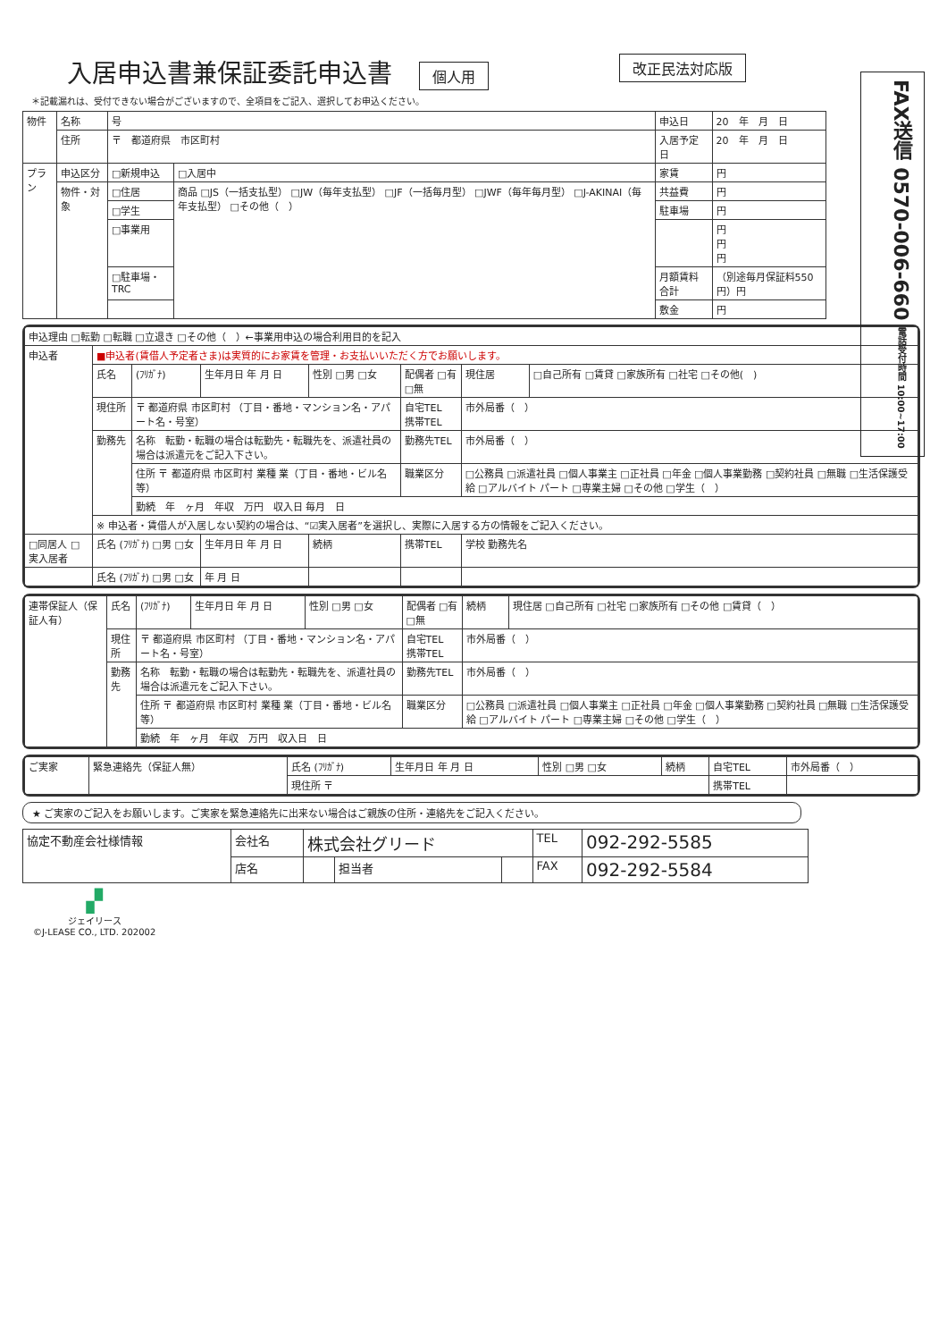FAX送信 0570-006-660 電話受付時間 10:00~17:00
入居申込書兼保証委託申込書
個人用 改正民法対応版
＊記載漏れは、受付できない場合がございますので、全項目をご記入、選択してお申込ください。
| 物件 | 名称 | 号 | | 申込日 | 20 年 月 日 |
| | 住所 | 〒 都道府県 市区町村 | | 入居予定日 | 20 年 月 日 |
| プラン | 申込区分 | □新規申込 | □入居中 | 家賃 | 円 |
| | 物件・対象 | □住居 | 商品 □JS（一括支払型） □JW（毎年支払型） □JF（一括毎月型） □JWF（毎年毎月型） □J-AKINAI（毎年支払型） □その他（ ） | 共益費 | 円 |
| | | □学生 | | 駐車場 | 円 |
| | | □事業用 | | | 円 円 円 |
| | | □駐車場・TRC | | 月額賃料合計 | （別途毎月保証料550円）円 |
| | | | | 敷金 | 円 |
| 申込理由 □転勤 □転職 □立退き □その他（ ）←事業用申込の場合利用目的を記入 | | | | | | | |
| 申込者 | ■申込者(賃借人予定者さま)は実質的にお家賃を管理・お支払いいただく方でお願いします。 | | | | | | |
| | 氏名 | (ﾌﾘｶﾞﾅ) | 生年月日 年 月 日 | 性別 □男 □女 | 配偶者 □有 □無 | 現住居 | □自己所有 □賃貸 □家族所有 □社宅 □その他( ) |
| | 現住所 | 〒 都道府県 市区町村 （丁目・番地・マンション名・アパート名・号室） | | | 自宅TEL 携帯TEL | 市外局番（ ） | |
| | 勤務先 | 名称 転勤・転職の場合は転勤先・転職先を、派遣社員の場合は派遣元をご記入下さい。 | | | 勤務先TEL | 市外局番（ ） | |
| | | 住所 〒 都道府県 市区町村 業種 業（丁目・番地・ビル名等） | | | 職業区分 | □公務員 □派遣社員 □個人事業主 □正社員 □年金 □個人事業勤務 □契約社員 □無職 □生活保護受給 □アルバイト パート □専業主婦 □その他 □学生（ ） | |
| | | 勤続 年 ヶ月 年収 万円 収入日 毎月 日 | | | | | |
| | ※ 申込者・賃借人が入居しない契約の場合は、“☑実入居者”を選択し、実際に入居する方の情報をご記入ください。 | | | | | | |
| □同居人 □実入居者 | 氏名 (ﾌﾘｶﾞﾅ) □男 □女 | | 生年月日 年 月 日 | 続柄 | 携帯TEL | 学校 勤務先名 | |
| | 氏名 (ﾌﾘｶﾞﾅ) □男 □女 | | 年 月 日 | | | | |
| 連帯保証人（保証人有） | 氏名 | (ﾌﾘｶﾞﾅ) | 生年月日 年 月 日 | 性別 □男 □女 | 配偶者 □有 □無 | 続柄 | 現住居 □自己所有 □社宅 □家族所有 □その他 □賃貸（ ） |
| | 現住所 | 〒 都道府県 市区町村 （丁目・番地・マンション名・アパート名・号室） | | | 自宅TEL 携帯TEL | 市外局番（ ） | |
| | 勤務先 | 名称 転勤・転職の場合は転勤先・転職先を、派遣社員の場合は派遣元をご記入下さい。 | | | 勤務先TEL | 市外局番（ ） | |
| | | 住所 〒 都道府県 市区町村 業種 業（丁目・番地・ビル名等） | | | 職業区分 | □公務員 □派遣社員 □個人事業主 □正社員 □年金 □個人事業勤務 □契約社員 □無職 □生活保護受給 □アルバイト パート □専業主婦 □その他 □学生（ ） | |
| | | 勤続 年 ヶ月 年収 万円 収入日 日 | | | | | |
| ご実家 | 緊急連絡先（保証人無） | 氏名 (ﾌﾘｶﾞﾅ) | 生年月日 年 月 日 | 性別 □男 □女 | 続柄 | 自宅TEL | 市外局番（ ） |
| | | 現住所 〒 | | | | 携帯TEL | |
★ ご実家のご記入をお願いします。ご実家を緊急連絡先に出来ない場合はご親族の住所・連絡先をご記入ください。
| 協定不動産会社様情報 | 会社名 | 株式会社グリード | | | TEL | 092-292-5585 |
| | 店名 | | 担当者 | | FAX | 092-292-5584 |
▞
ジェイリース
©J-LEASE CO., LTD. 202002